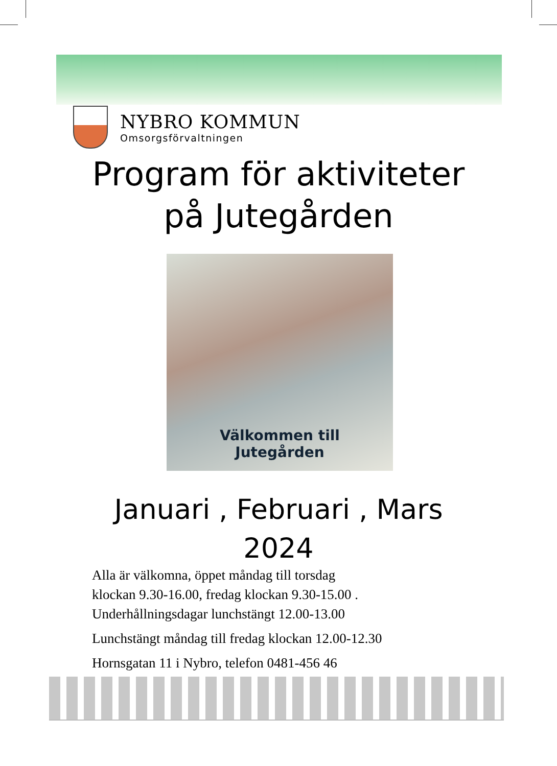NYBRO KOMMUN
Omsorgsförvaltningen
Program för aktiviteter
på Jutegården
Välkommen till
Jutegården
Januari , Februari , Mars
2024
Alla är välkomna, öppet måndag till torsdag
klockan 9.30-16.00, fredag klockan 9.30-15.00 .
Underhållningsdagar lunchstängt 12.00-13.00
Lunchstängt måndag till fredag klockan 12.00-12.30
Hornsgatan 11 i Nybro, telefon 0481-456 46